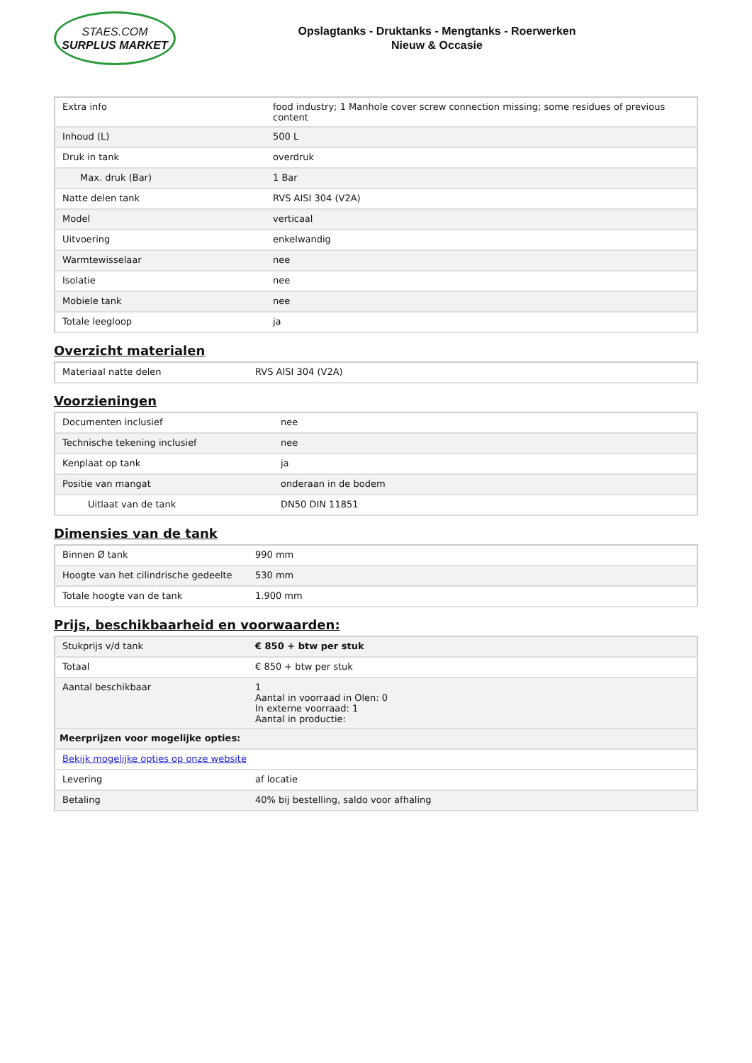STAES.COM
SURPLUS MARKET
Opslagtanks - Druktanks - Mengtanks - Roerwerken
Nieuw & Occasie
| Extra info | food industry; 1 Manhole cover screw connection missing; some residues of previous content |
| Inhoud (L) | 500 L |
| Druk in tank | overdruk |
| Max. druk (Bar) | 1 Bar |
| Natte delen tank | RVS AISI 304 (V2A) |
| Model | verticaal |
| Uitvoering | enkelwandig |
| Warmtewisselaar | nee |
| Isolatie | nee |
| Mobiele tank | nee |
| Totale leegloop | ja |
Overzicht materialen
| Materiaal natte delen | RVS AISI 304 (V2A) |
Voorzieningen
| Documenten inclusief | nee |
| Technische tekening inclusief | nee |
| Kenplaat op tank | ja |
| Positie van mangat | onderaan in de bodem |
| Uitlaat van de tank | DN50 DIN 11851 |
Dimensies van de tank
| Binnen Ø tank | 990 mm |
| Hoogte van het cilindrische gedeelte | 530 mm |
| Totale hoogte van de tank | 1.900 mm |
Prijs, beschikbaarheid en voorwaarden:
| Stukprijs v/d tank | € 850 + btw per stuk |
| Totaal | € 850 + btw per stuk |
| Aantal beschikbaar | 1 Aantal in voorraad in Olen: 0 In externe voorraad: 1 Aantal in productie: |
| Meerprijzen voor mogelijke opties: | |
| Bekijk mogelijke opties op onze website | |
| Levering | af locatie |
| Betaling | 40% bij bestelling, saldo voor afhaling |